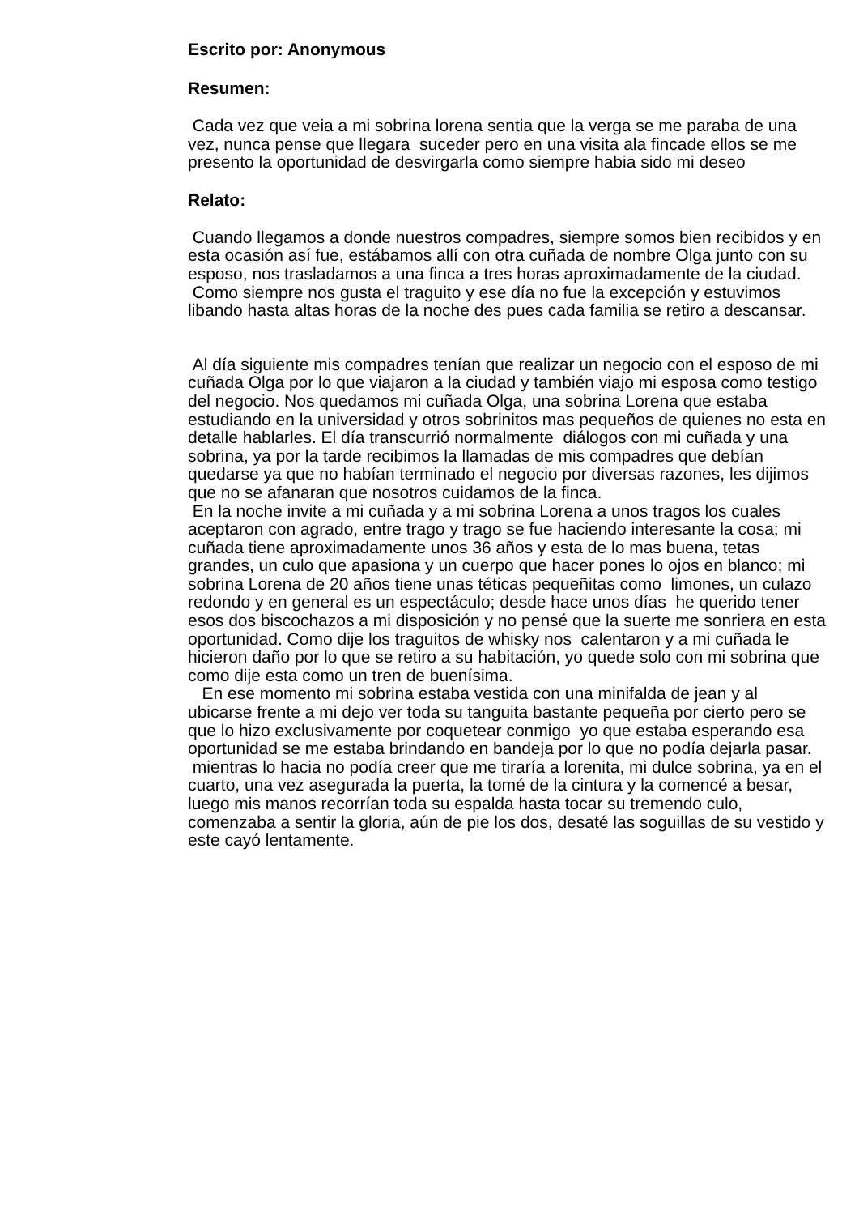Escrito por: Anonymous
Resumen:
Cada vez que veia a mi sobrina lorena sentia que la verga se me paraba de una vez, nunca pense que llegara suceder pero en una visita ala fincade ellos se me presento la oportunidad de desvirgarla como siempre habia sido mi deseo
Relato:
Cuando llegamos a donde nuestros compadres, siempre somos bien recibidos y en esta ocasión así fue, estábamos allí con otra cuñada de nombre Olga junto con su esposo, nos trasladamos a una finca a tres horas aproximadamente de la ciudad.
Como siempre nos gusta el traguito y ese día no fue la excepción y estuvimos libando hasta altas horas de la noche des pues cada familia se retiro a descansar.
Al día siguiente mis compadres tenían que realizar un negocio con el esposo de mi cuñada Olga por lo que viajaron a la ciudad y también viajo mi esposa como testigo del negocio. Nos quedamos mi cuñada Olga, una sobrina Lorena que estaba estudiando en la universidad y otros sobrinitos mas pequeños de quienes no esta en detalle hablarles. El día transcurrió normalmente diálogos con mi cuñada y una sobrina, ya por la tarde recibimos la llamadas de mis compadres que debían quedarse ya que no habían terminado el negocio por diversas razones, les dijimos que no se afanaran que nosotros cuidamos de la finca.
En la noche invite a mi cuñada y a mi sobrina Lorena a unos tragos los cuales aceptaron con agrado, entre trago y trago se fue haciendo interesante la cosa; mi cuñada tiene aproximadamente unos 36 años y esta de lo mas buena, tetas grandes, un culo que apasiona y un cuerpo que hacer pones lo ojos en blanco; mi sobrina Lorena de 20 años tiene unas téticas pequeñitas como limones, un culazo redondo y en general es un espectáculo; desde hace unos días he querido tener esos dos biscochazos a mi disposición y no pensé que la suerte me sonriera en esta oportunidad. Como dije los traguitos de whisky nos calentaron y a mi cuñada le hicieron daño por lo que se retiro a su habitación, yo quede solo con mi sobrina que como dije esta como un tren de buenísima.
En ese momento mi sobrina estaba vestida con una minifalda de jean y al ubicarse frente a mi dejo ver toda su tanguita bastante pequeña por cierto pero se que lo hizo exclusivamente por coquetear conmigo yo que estaba esperando esa oportunidad se me estaba brindando en bandeja por lo que no podía dejarla pasar.
mientras lo hacia no podía creer que me tiraría a lorenita, mi dulce sobrina, ya en el cuarto, una vez asegurada la puerta, la tomé de la cintura y la comencé a besar, luego mis manos recorrían toda su espalda hasta tocar su tremendo culo, comenzaba a sentir la gloria, aún de pie los dos, desaté las soguillas de su vestido y este cayó lentamente.